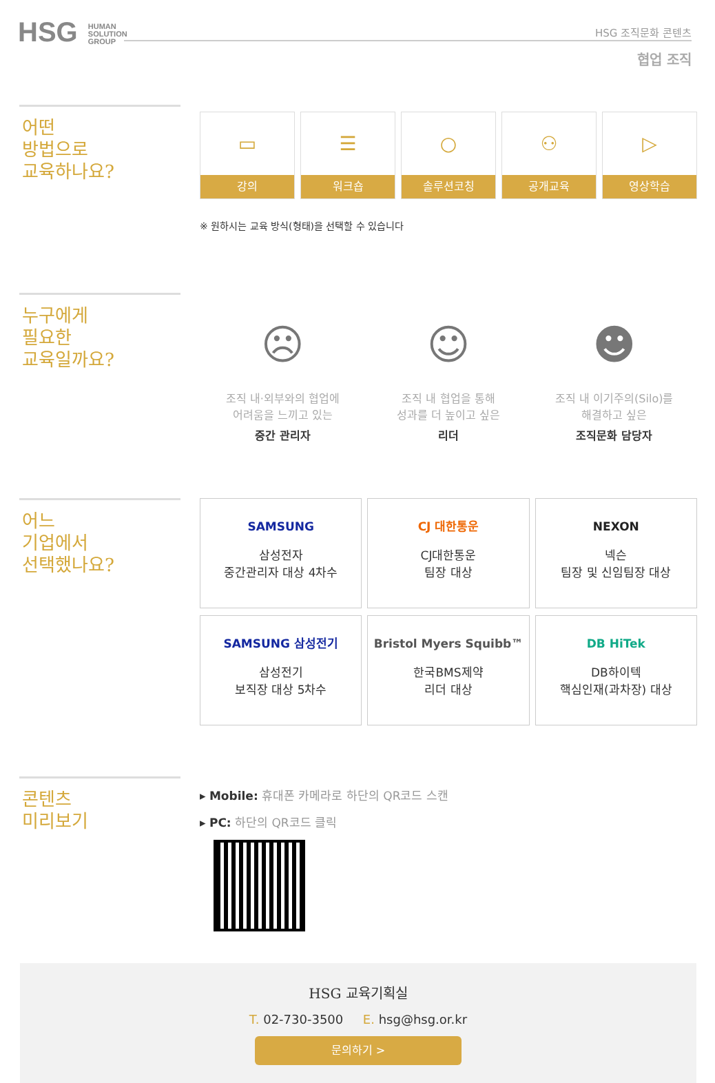HSG HUMAN
SOLUTION
GROUP
HSG 조직문화 콘텐츠
협업 조직
어떤
방법으로
교육하나요?
▭
강의
☰
워크숍
○
솔루션코칭
⚇
공개교육
▷
영상학습
※ 원하시는 교육 방식(형태)을 선택할 수 있습니다
누구에게
필요한
교육일까요?
☹
조직 내·외부와의 협업에
어려움을 느끼고 있는
중간 관리자
☺
조직 내 협업을 통해
성과를 더 높이고 싶은
리더
☻
조직 내 이기주의(Silo)를
해결하고 싶은
조직문화 담당자
어느
기업에서
선택했나요?
SAMSUNG
삼성전자
중간관리자 대상 4차수
CJ 대한통운
CJ대한통운
팀장 대상
NEXON
넥슨
팀장 및 신임팀장 대상
SAMSUNG 삼성전기
삼성전기
보직장 대상 5차수
Bristol Myers Squibb™
한국BMS제약
리더 대상
DB HiTek
DB하이텍
핵심인재(과차장) 대상
콘텐츠
미리보기
▸ Mobile: 휴대폰 카메라로 하단의 QR코드 스캔
▸ PC: 하단의 QR코드 클릭
HSG 교육기획실
T. 02-730-3500 E. hsg@hsg.or.kr
문의하기 >